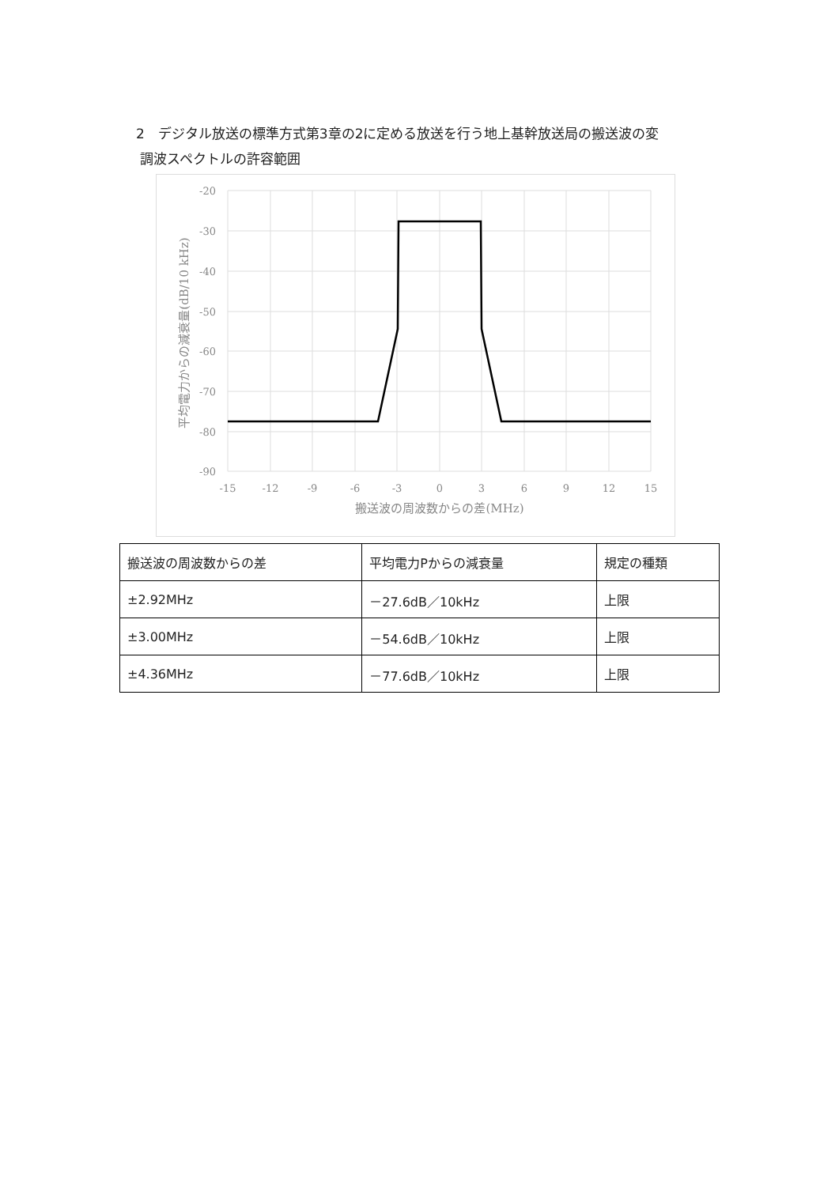2　デジタル放送の標準方式第3章の2に定める放送を行う地上基幹放送局の搬送波の変
調波スペクトルの許容範囲
-20
-30
-40
-50
-60
-70
-80
-90
-15
-12
-9
-6
-3
0
3
6
9
12
15
搬送波の周波数からの差(MHz)
平均電力からの減衰量(dB/10 kHz)
| 搬送波の周波数からの差 | 平均電力Pからの減衰量 | 規定の種類 |
| --- | --- | --- |
| ±2.92MHz | －27.6dB／10kHz | 上限 |
| ±3.00MHz | －54.6dB／10kHz | 上限 |
| ±4.36MHz | －77.6dB／10kHz | 上限 |